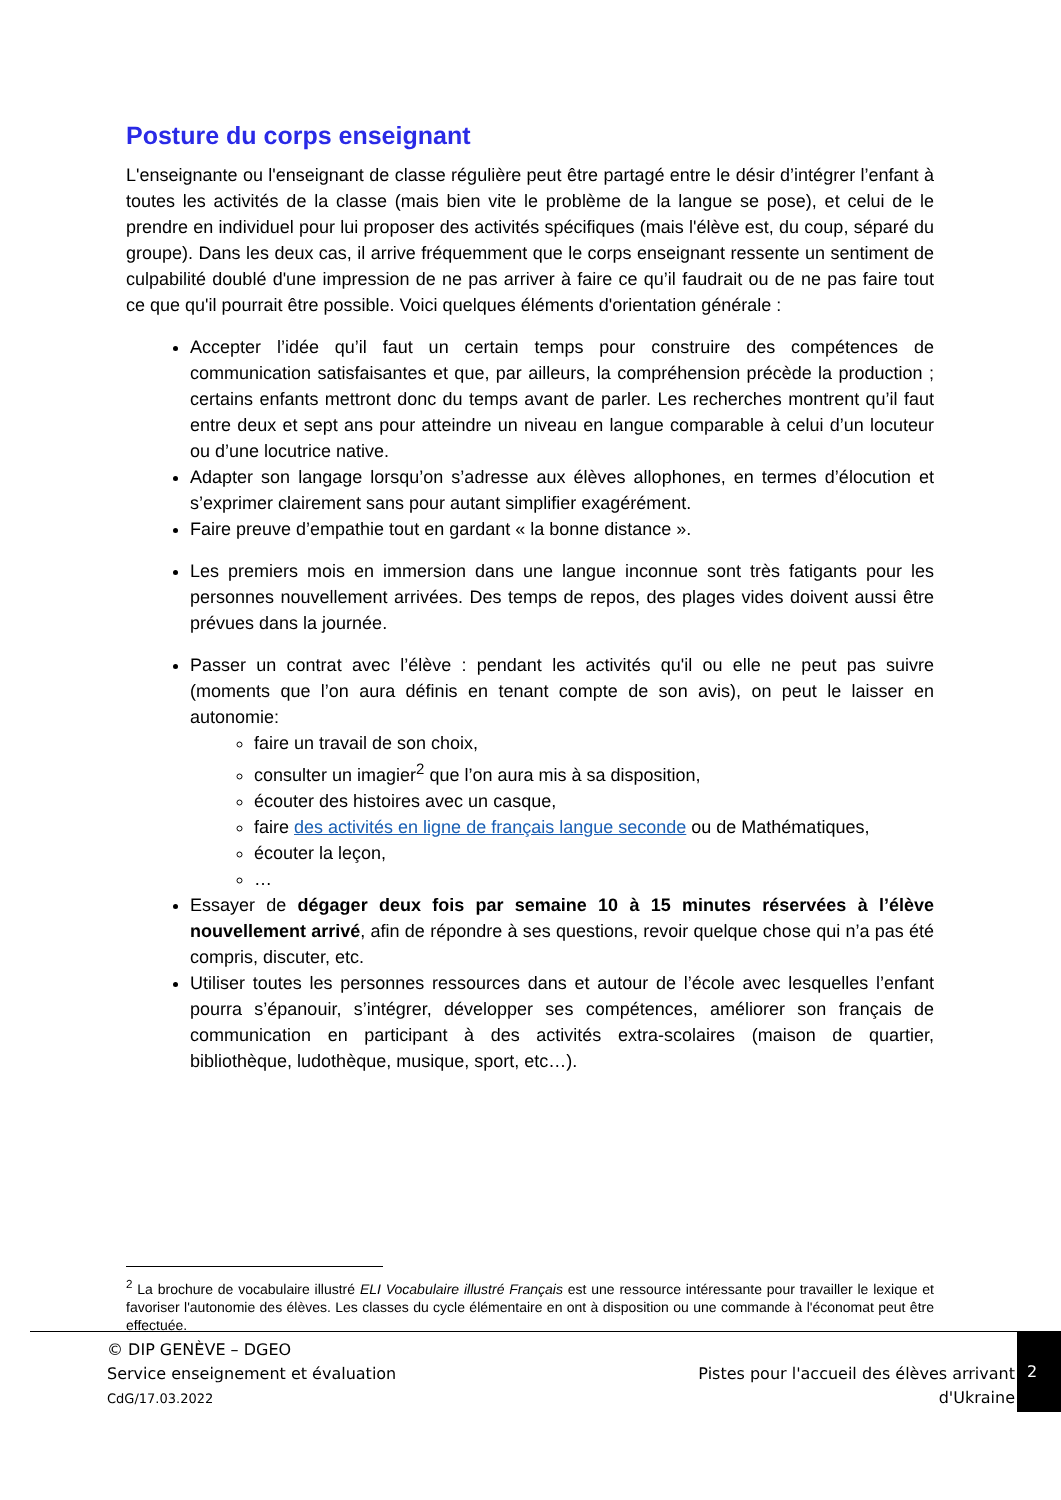Posture du corps enseignant
L'enseignante ou l'enseignant de classe régulière peut être partagé entre le désir d’intégrer l’enfant à toutes les activités de la classe (mais bien vite le problème de la langue se pose), et celui de le prendre en individuel pour lui proposer des activités spécifiques (mais l'élève est, du coup, séparé du groupe). Dans les deux cas, il arrive fréquemment que le corps enseignant ressente un sentiment de culpabilité doublé d'une impression de ne pas arriver à faire ce qu’il faudrait ou de ne pas faire tout ce que qu'il pourrait être possible. Voici quelques éléments d'orientation générale :
Accepter l’idée qu’il faut un certain temps pour construire des compétences de communication satisfaisantes et que, par ailleurs, la compréhension précède la production ; certains enfants mettront donc du temps avant de parler. Les recherches montrent qu’il faut entre deux et sept ans pour atteindre un niveau en langue comparable à celui d’un locuteur ou d’une locutrice native.
Adapter son langage lorsqu’on s’adresse aux élèves allophones, en termes d’élocution et s’exprimer clairement sans pour autant simplifier exagérément.
Faire preuve d’empathie tout en gardant « la bonne distance ».
Les premiers mois en immersion dans une langue inconnue sont très fatigants pour les personnes nouvellement arrivées. Des temps de repos, des plages vides doivent aussi être prévues dans la journée.
Passer un contrat avec l’élève : pendant les activités qu'il ou elle ne peut pas suivre (moments que l’on aura définis en tenant compte de son avis), on peut le laisser en autonomie:
faire un travail de son choix,
consulter un imagier<sup>2</sup> que l’on aura mis à sa disposition,
écouter des histoires avec un casque,
faire des activités en ligne de français langue seconde ou de Mathématiques,
écouter la leçon,
…
Essayer de dégager deux fois par semaine 10 à 15 minutes réservées à l’élève nouvellement arrivé, afin de répondre à ses questions, revoir quelque chose qui n’a pas été compris, discuter, etc.
Utiliser toutes les personnes ressources dans et autour de l’école avec lesquelles l’enfant pourra s’épanouir, s’intégrer, développer ses compétences, améliorer son français de communication en participant à des activités extra-scolaires (maison de quartier, bibliothèque, ludothèque, musique, sport, etc…).
<sup>2</sup> La brochure de vocabulaire illustré ELI Vocabulaire illustré Français est une ressource intéressante pour travailler le lexique et favoriser l'autonomie des élèves. Les classes du cycle élémentaire en ont à disposition ou une commande à l'économat peut être effectuée.
© DIP GENÈVE – DGEO
Service enseignement et évaluation
CdG/17.03.2022
Pistes pour l'accueil des élèves arrivant
d'Ukraine
2